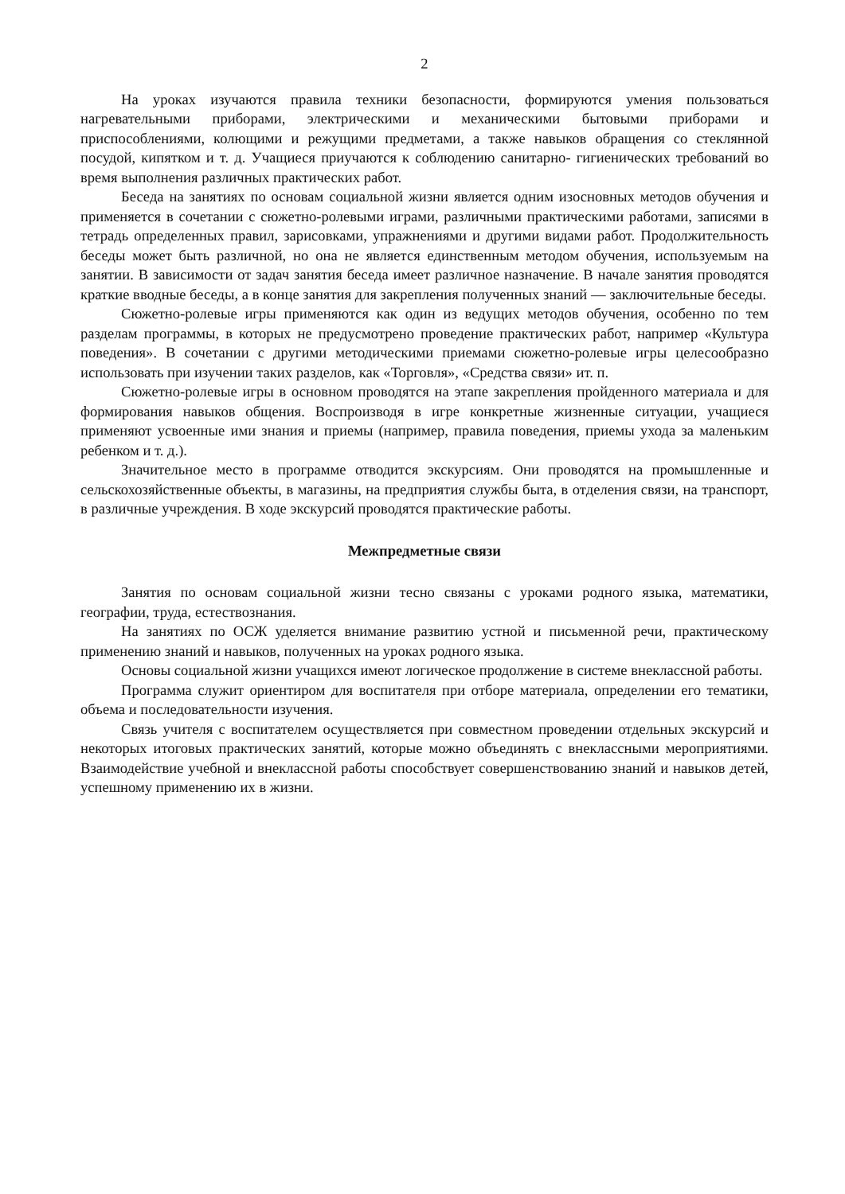2
На уроках изучаются правила техники безопасности, формируются умения пользоваться нагревательными приборами, электрическими и механическими бытовыми приборами и приспособлениями, колющими и режущими предметами, а также навыков обращения со стеклянной посудой, кипятком и т. д. Учащиеся приучаются к соблюдению санитарно- гигиенических требований во время выполнения различных практических работ.
Беседа на занятиях по основам социальной жизни является одним изосновных методов обучения и применяется в сочетании с сюжетно-ролевыми играми, различными практическими работами, записями в тетрадь определенных правил, зарисовками, упражнениями и другими видами работ. Продолжительность беседы может быть различной, но она не является единственным методом обучения, используемым на занятии. В зависимости от задач занятия беседа имеет различное назначение. В начале занятия проводятся краткие вводные беседы, а в конце занятия для закрепления полученных знаний — заключительные беседы.
Сюжетно-ролевые игры применяются как один из ведущих методов обучения, особенно по тем разделам программы, в которых не предусмотрено проведение практических работ, например «Культура поведения». В сочетании с другими методическими приемами сюжетно-ролевые игры целесообразно использовать при изучении таких разделов, как «Торговля», «Средства связи» ит. п.
Сюжетно-ролевые игры в основном проводятся на этапе закрепления пройденного материала и для формирования навыков общения. Воспроизводя в игре конкретные жизненные ситуации, учащиеся применяют усвоенные ими знания и приемы (например, правила поведения, приемы ухода за маленьким ребенком и т. д.).
Значительное место в программе отводится экскурсиям. Они проводятся на промышленные и сельскохозяйственные объекты, в магазины, на предприятия службы быта, в отделения связи, на транспорт, в различные учреждения. В ходе экскурсий проводятся практические работы.
Межпредметные связи
Занятия по основам социальной жизни тесно связаны с уроками родного языка, математики, географии, труда, естествознания.
На занятиях по ОСЖ уделяется внимание развитию устной и письменной речи, практическому применению знаний и навыков, полученных на уроках родного языка.
Основы социальной жизни учащихся имеют логическое продолжение в системе внеклассной работы.
Программа служит ориентиром для воспитателя при отборе материала, определении его тематики, объема и последовательности изучения.
Связь учителя с воспитателем осуществляется при совместном проведении отдельных экскурсий и некоторых итоговых практических занятий, которые можно объединять с внеклассными мероприятиями. Взаимодействие учебной и внеклассной работы способствует совершенствованию знаний и навыков детей, успешному применению их в жизни.